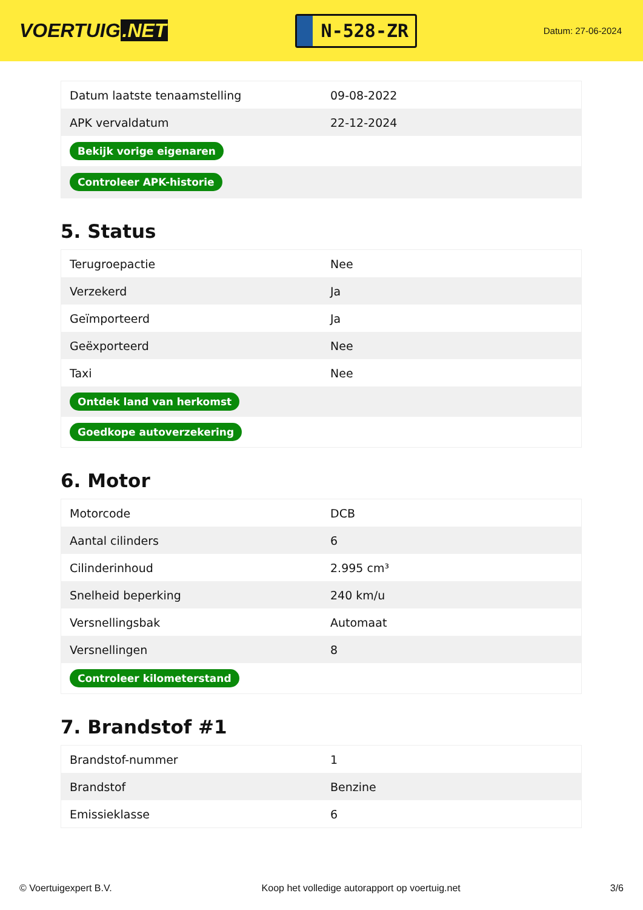VOERTUIG.NET
N-528-ZR
Datum: 27-06-2024
| Datum laatste tenaamstelling | 09-08-2022 |
| APK vervaldatum | 22-12-2024 |
| Bekijk vorige eigenaren | |
| Controleer APK-historie | |
5. Status
| Terugroepactie | Nee |
| Verzekerd | Ja |
| Geïmporteerd | Ja |
| Geëxporteerd | Nee |
| Taxi | Nee |
| Ontdek land van herkomst | |
| Goedkope autoverzekering | |
6. Motor
| Motorcode | DCB |
| Aantal cilinders | 6 |
| Cilinderinhoud | 2.995 cm³ |
| Snelheid beperking | 240 km/u |
| Versnellingsbak | Automaat |
| Versnellingen | 8 |
| Controleer kilometerstand | |
7. Brandstof #1
| Brandstof-nummer | 1 |
| Brandstof | Benzine |
| Emissieklasse | 6 |
© Voertuigexpert B.V. Koop het volledige autorapport op voertuig.net 3/6